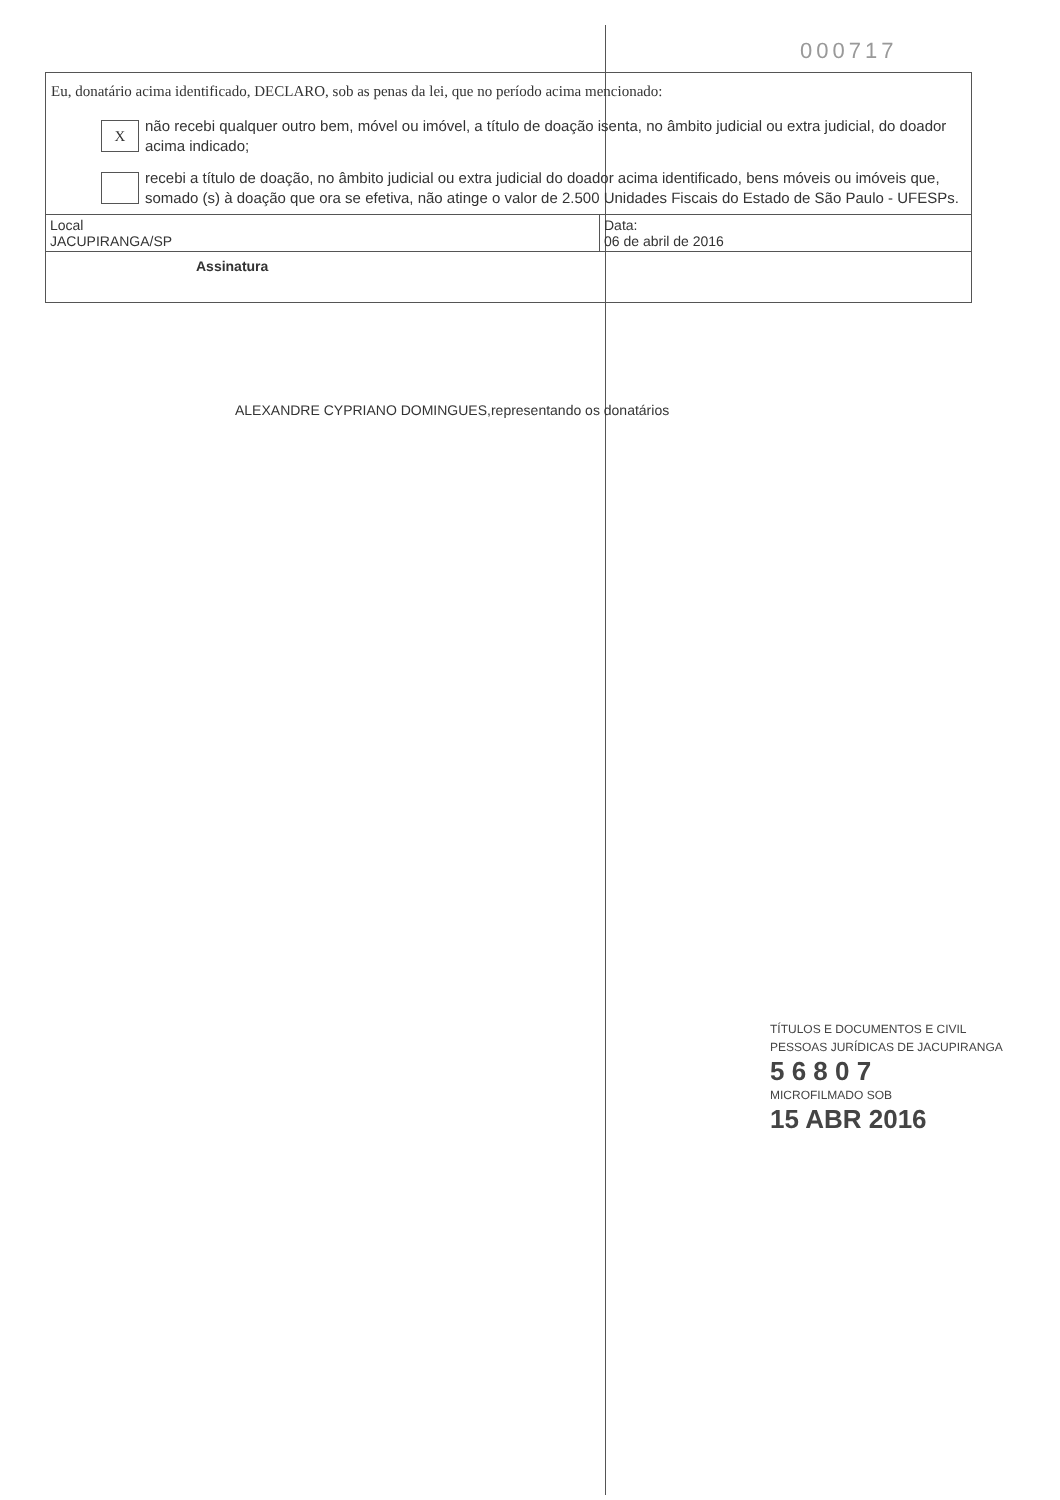000717
Eu, donatário acima identificado, DECLARO, sob as penas da lei, que no período acima mencionado:
X
não recebi qualquer outro bem, móvel ou imóvel, a título de doação isenta, no âmbito judicial ou extra judicial, do doador acima indicado;
recebi a título de doação, no âmbito judicial ou extra judicial do doador acima identificado, bens móveis ou imóveis que, somado (s) à doação que ora se efetiva, não atinge o valor de 2.500 Unidades Fiscais do Estado de São Paulo - UFESPs.
Local
JACUPIRANGA/SP
Data:
06 de abril de 2016
Assinatura
ALEXANDRE CYPRIANO DOMINGUES,representando os donatários
TÍTULOS E DOCUMENTOS E CIVIL
PESSOAS JURÍDICAS DE JACUPIRANGA
5 6 8 0 7
MICROFILMADO SOB
15 ABR 2016